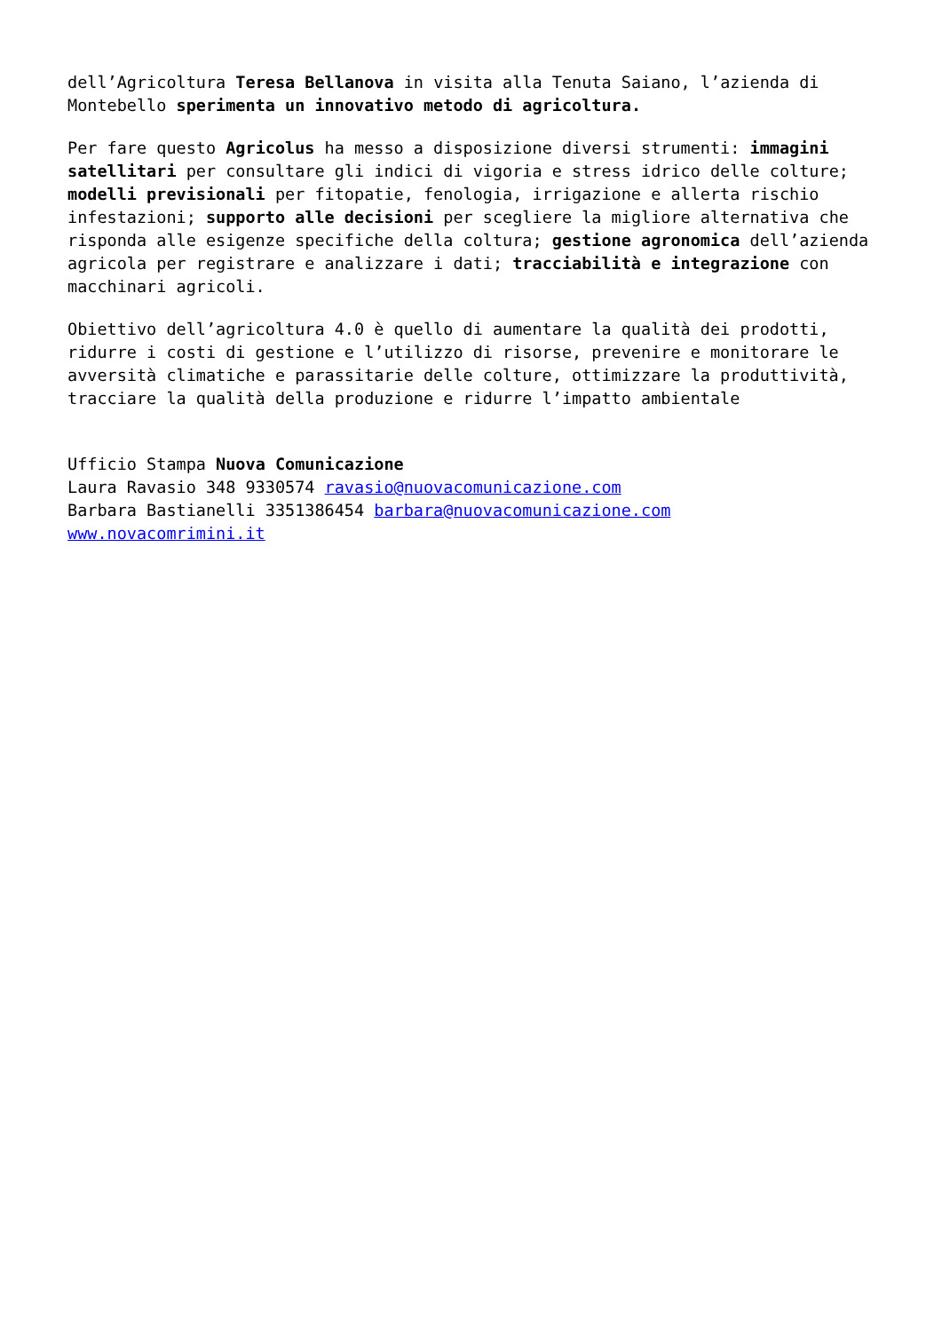dell’Agricoltura Teresa Bellanova in visita alla Tenuta Saiano, l’azienda di Montebello sperimenta un innovativo metodo di agricoltura.
Per fare questo Agricolus ha messo a disposizione diversi strumenti: immagini satellitari per consultare gli indici di vigoria e stress idrico delle colture; modelli previsionali per fitopatie, fenologia, irrigazione e allerta rischio infestazioni; supporto alle decisioni per scegliere la migliore alternativa che risponda alle esigenze specifiche della coltura; gestione agronomica dell’azienda agricola per registrare e analizzare i dati; tracciabilità e integrazione con macchinari agricoli.
Obiettivo dell’agricoltura 4.0 è quello di aumentare la qualità dei prodotti, ridurre i costi di gestione e l’utilizzo di risorse, prevenire e monitorare le avversità climatiche e parassitarie delle colture, ottimizzare la produttività, tracciare la qualità della produzione e ridurre l’impatto ambientale
Ufficio Stampa Nuova Comunicazione
Laura Ravasio 348 9330574 ravasio@nuovacomunicazione.com
Barbara Bastianelli 3351386454 barbara@nuovacomunicazione.com
www.novacomrimini.it